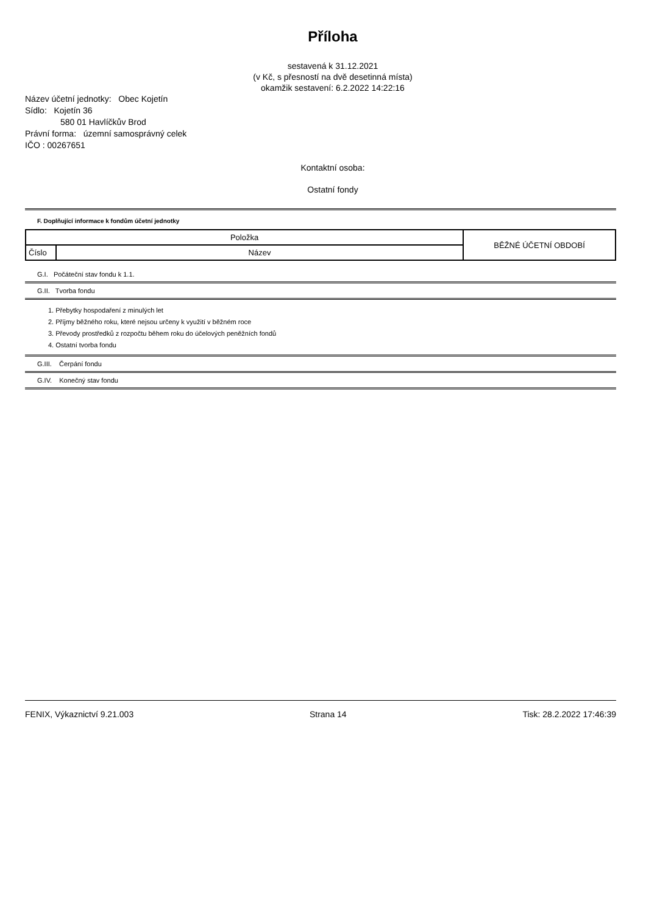Příloha
sestavená k 31.12.2021
(v Kč, s přesností na dvě desetinná místa)
okamžik sestavení: 6.2.2022 14:22:16
Název účetní jednotky: Obec Kojetín
Sídlo: Kojetín 36
580 01 Havlíčkův Brod
Právní forma: územní samosprávný celek
IČO : 00267651
Kontaktní osoba:
Ostatní fondy
F. Doplňující informace k fondům účetní jednotky
| Položka | | BĚŽNÉ ÚČETNÍ OBDOBÍ |
| Číslo | Název | |
G.I. Počáteční stav fondu k 1.1.
G.II. Tvorba fondu
1. Přebytky hospodaření z minulých let
2. Příjmy běžného roku, které nejsou určeny k využití v běžném roce
3. Převody prostředků z rozpočtu během roku do účelových peněžních fondů
4. Ostatní tvorba fondu
G.III. Čerpání fondu
G.IV. Konečný stav fondu
FENIX, Výkaznictví 9.21.003 Strana 14 Tisk: 28.2.2022 17:46:39